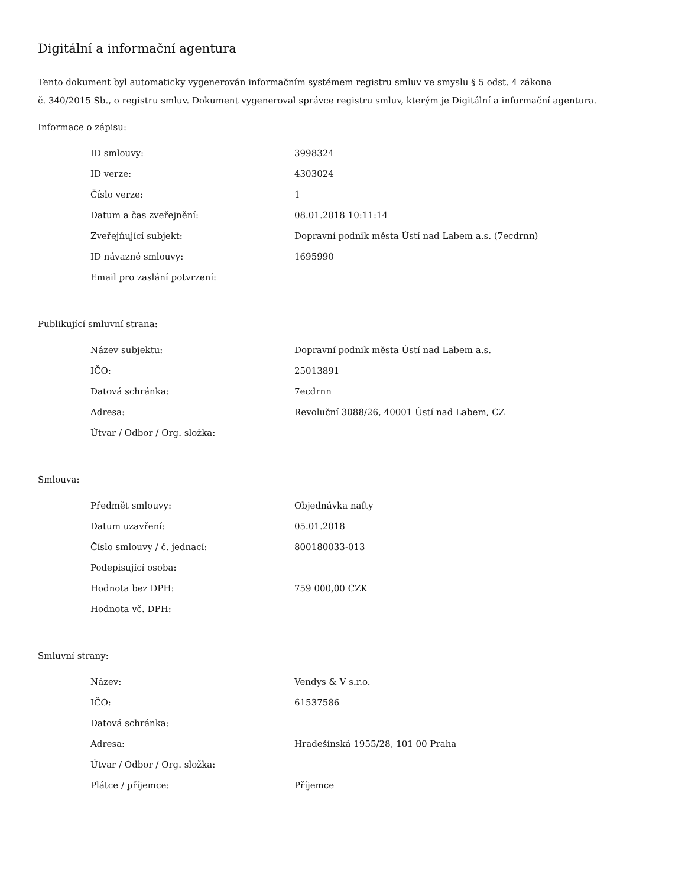Digitální a informační agentura
Tento dokument byl automaticky vygenerován informačním systémem registru smluv ve smyslu § 5 odst. 4 zákona
č. 340/2015 Sb., o registru smluv. Dokument vygeneroval správce registru smluv, kterým je Digitální a informační agentura.
Informace o zápisu:
| ID smlouvy: | 3998324 |
| ID verze: | 4303024 |
| Číslo verze: | 1 |
| Datum a čas zveřejnění: | 08.01.2018 10:11:14 |
| Zveřejňující subjekt: | Dopravní podnik města Ústí nad Labem a.s. (7ecdrnn) |
| ID návazné smlouvy: | 1695990 |
| Email pro zaslání potvrzení: | |
Publikující smluvní strana:
| Název subjektu: | Dopravní podnik města Ústí nad Labem a.s. |
| IČO: | 25013891 |
| Datová schránka: | 7ecdrnn |
| Adresa: | Revoluční 3088/26, 40001 Ústí nad Labem, CZ |
| Útvar / Odbor / Org. složka: | |
Smlouva:
| Předmět smlouvy: | Objednávka nafty |
| Datum uzavření: | 05.01.2018 |
| Číslo smlouvy / č. jednací: | 800180033-013 |
| Podepisující osoba: | |
| Hodnota bez DPH: | 759 000,00 CZK |
| Hodnota vč. DPH: | |
Smluvní strany:
| Název: | Vendys & V s.r.o. |
| IČO: | 61537586 |
| Datová schránka: | |
| Adresa: | Hradešínská 1955/28, 101 00 Praha |
| Útvar / Odbor / Org. složka: | |
| Plátce / příjemce: | Příjemce |